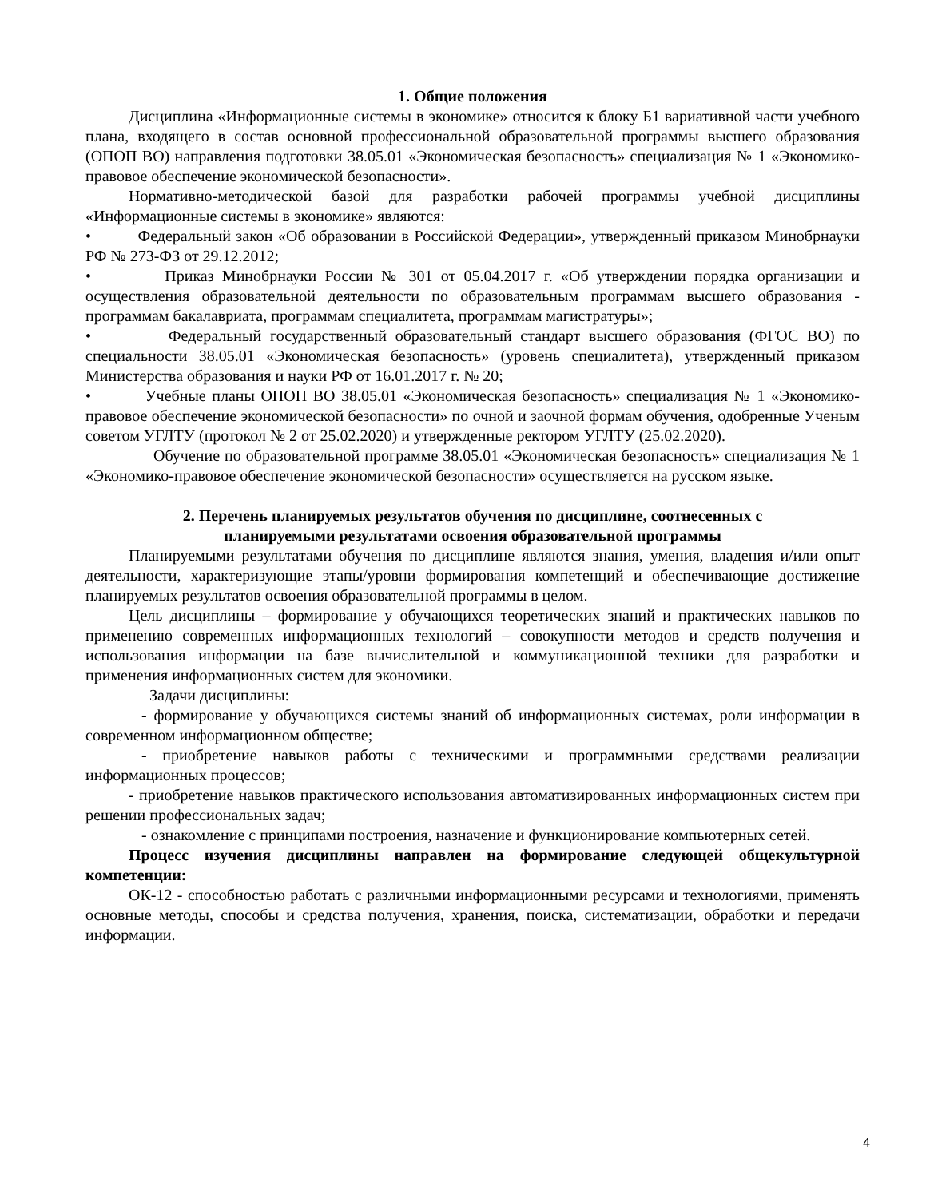1. Общие положения
Дисциплина «Информационные системы в экономике» относится к блоку Б1 вариативной части учебного плана, входящего в состав основной профессиональной образовательной программы высшего образования (ОПОП ВО) направления подготовки 38.05.01 «Экономическая безопасность» специализация № 1 «Экономико-правовое обеспечение экономической безопасности».
Нормативно-методической базой для разработки рабочей программы учебной дисциплины «Информационные системы в экономике» являются:
• Федеральный закон «Об образовании в Российской Федерации», утвержденный приказом Минобрнауки РФ № 273-ФЗ от 29.12.2012;
• Приказ Минобрнауки России № 301 от 05.04.2017 г. «Об утверждении порядка организации и осуществления образовательной деятельности по образовательным программам высшего образования - программам бакалавриата, программам специалитета, программам магистратуры»;
• Федеральный государственный образовательный стандарт высшего образования (ФГОС ВО) по специальности 38.05.01 «Экономическая безопасность» (уровень специалитета), утвержденный приказом Министерства образования и науки РФ от 16.01.2017 г. № 20;
• Учебные планы ОПОП ВО 38.05.01 «Экономическая безопасность» специализация № 1 «Экономико-правовое обеспечение экономической безопасности» по очной и заочной формам обучения, одобренные Ученым советом УГЛТУ (протокол № 2 от 25.02.2020) и утвержденные ректором УГЛТУ (25.02.2020).
Обучение по образовательной программе 38.05.01 «Экономическая безопасность» специализация № 1 «Экономико-правовое обеспечение экономической безопасности» осуществляется на русском языке.
2. Перечень планируемых результатов обучения по дисциплине, соотнесенных с
планируемыми результатами освоения образовательной программы
Планируемыми результатами обучения по дисциплине являются знания, умения, владения и/или опыт деятельности, характеризующие этапы/уровни формирования компетенций и обеспечивающие достижение планируемых результатов освоения образовательной программы в целом.
Цель дисциплины – формирование у обучающихся теоретических знаний и практических навыков по применению современных информационных технологий – совокупности методов и средств получения и использования информации на базе вычислительной и коммуникационной техники для разработки и применения информационных систем для экономики.
Задачи дисциплины:
- формирование у обучающихся системы знаний об информационных системах, роли информации в современном информационном обществе;
- приобретение навыков работы с техническими и программными средствами реализации информационных процессов;
- приобретение навыков практического использования автоматизированных информационных систем при решении профессиональных задач;
- ознакомление с принципами построения, назначение и функционирование компьютерных сетей.
Процесс изучения дисциплины направлен на формирование следующей общекультурной компетенции:
ОК-12 - способностью работать с различными информационными ресурсами и технологиями, применять основные методы, способы и средства получения, хранения, поиска, систематизации, обработки и передачи информации.
4